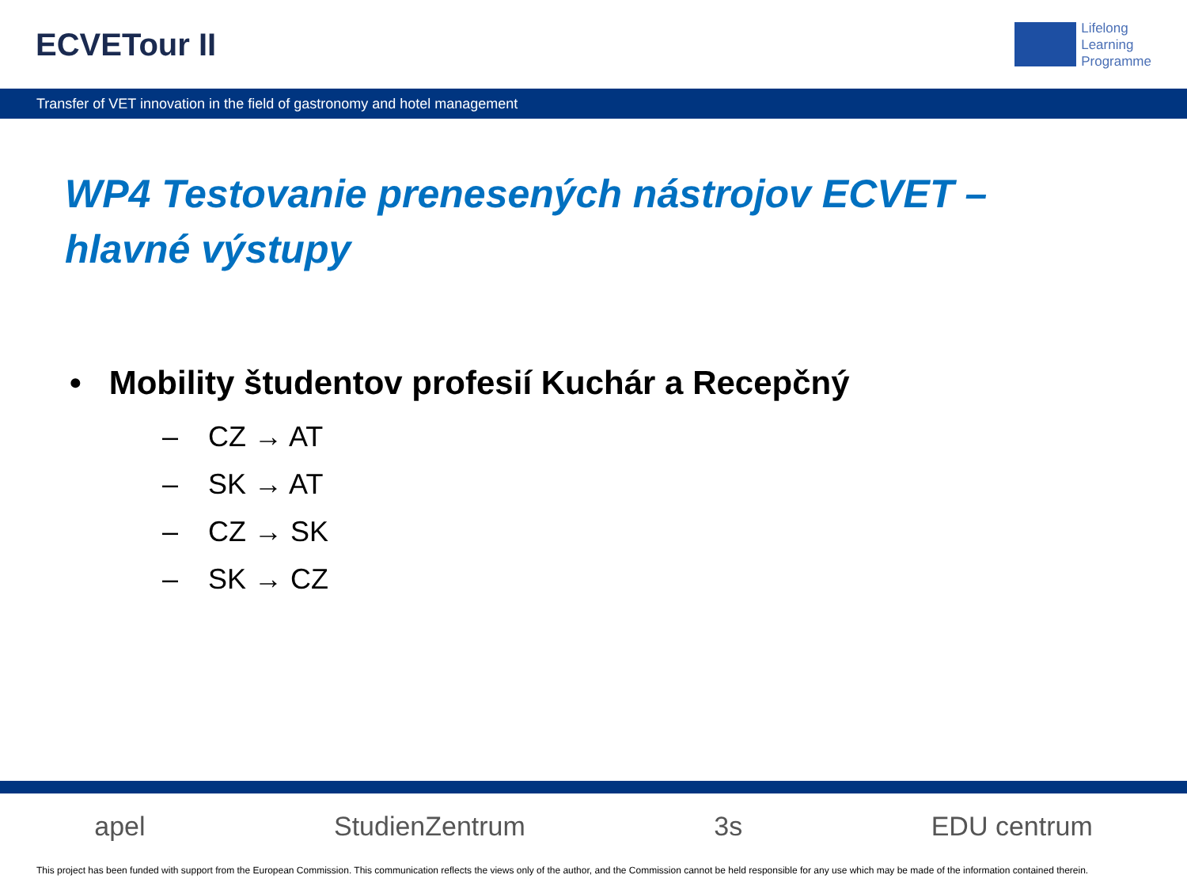ECVETour II
Lifelong
Learning
Programme
Transfer of VET innovation in the field of gastronomy and hotel management
WP4 Testovanie prenesených nástrojov ECVET –
hlavné výstupy
• Mobility študentov profesií Kuchár a Recepčný
– CZ → AT
– SK → AT
– CZ → SK
– SK → CZ
apel StudienZentrum 3s EDU centrum
This project has been funded with support from the European Commission. This communication reflects the views only of the author, and the Commission cannot be held responsible for any use which may be made of the information contained therein.